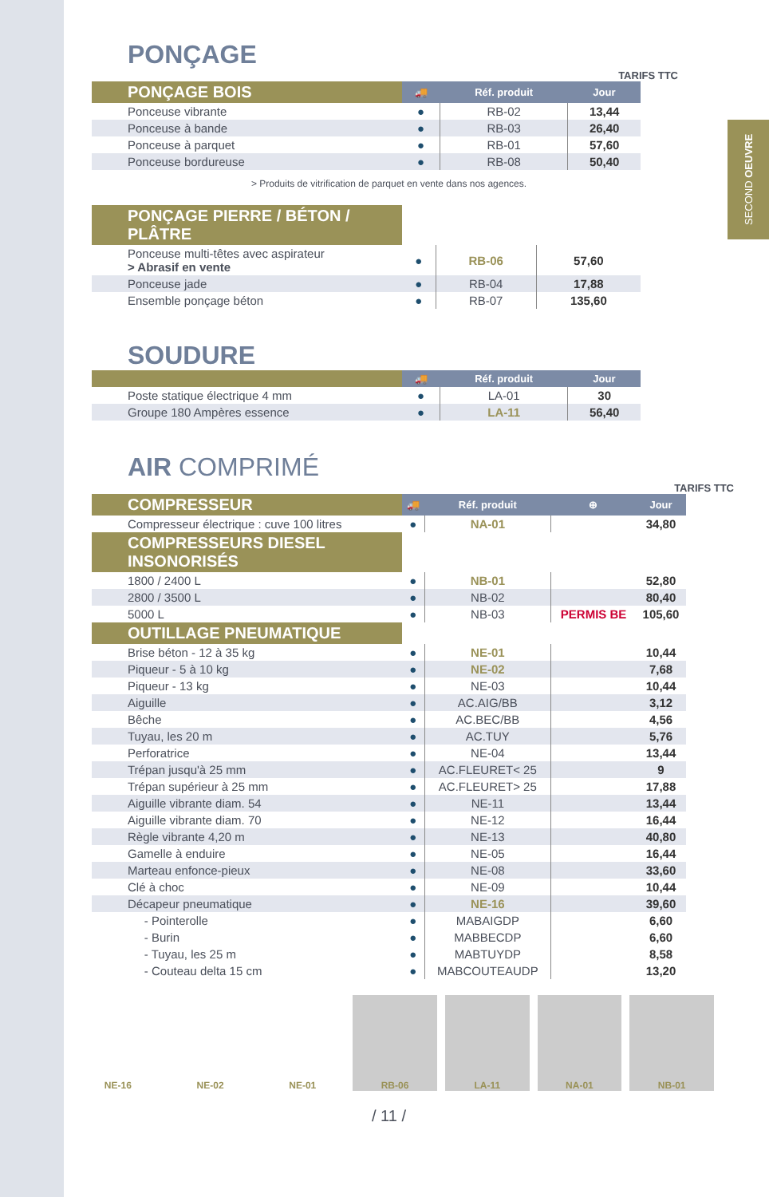SECOND OEUVRE
PONÇAGE
TARIFS TTC
| PONÇAGE BOIS | 🚚 | Réf. produit | Jour |
| --- | --- | --- | --- |
| Ponceuse vibrante | ● | RB-02 | 13,44 |
| Ponceuse à bande | ● | RB-03 | 26,40 |
| Ponceuse à parquet | ● | RB-01 | 57,60 |
| Ponceuse bordureuse | ● | RB-08 | 50,40 |
> Produits de vitrification de parquet en vente dans nos agences.
| PONÇAGE PIERRE / BÉTON / PLÂTRE | | | |
| Ponceuse multi-têtes avec aspirateur > Abrasif en vente | ● | RB-06 | 57,60 |
| Ponceuse jade | ● | RB-04 | 17,88 |
| Ensemble ponçage béton | ● | RB-07 | 135,60 |
SOUDURE
| | 🚚 | Réf. produit | Jour |
| --- | --- | --- | --- |
| Poste statique électrique 4 mm | ● | LA-01 | 30 |
| Groupe 180 Ampères essence | ● | LA-11 | 56,40 |
AIR COMPRIMÉ
TARIFS TTC
| COMPRESSEUR | 🚚 | Réf. produit | ⊕ | Jour |
| --- | --- | --- | --- | --- |
| Compresseur électrique : cuve 100 litres | ● | NA-01 | | 34,80 |
| COMPRESSEURS DIESEL INSONORISÉS | | | | |
| 1800 / 2400 L | ● | NB-01 | | 52,80 |
| 2800 / 3500 L | ● | NB-02 | | 80,40 |
| 5000 L | ● | NB-03 | PERMIS BE | 105,60 |
| OUTILLAGE PNEUMATIQUE | | | | |
| Brise béton - 12 à 35 kg | ● | NE-01 | | 10,44 |
| Piqueur - 5 à 10 kg | ● | NE-02 | | 7,68 |
| Piqueur - 13 kg | ● | NE-03 | | 10,44 |
| Aiguille | ● | AC.AIG/BB | | 3,12 |
| Bêche | ● | AC.BEC/BB | | 4,56 |
| Tuyau, les 20 m | ● | AC.TUY | | 5,76 |
| Perforatrice | ● | NE-04 | | 13,44 |
| Trépan jusqu'à 25 mm | ● | AC.FLEURET< 25 | | 9 |
| Trépan supérieur à 25 mm | ● | AC.FLEURET> 25 | | 17,88 |
| Aiguille vibrante diam. 54 | ● | NE-11 | | 13,44 |
| Aiguille vibrante diam. 70 | ● | NE-12 | | 16,44 |
| Règle vibrante 4,20 m | ● | NE-13 | | 40,80 |
| Gamelle à enduire | ● | NE-05 | | 16,44 |
| Marteau enfonce-pieux | ● | NE-08 | | 33,60 |
| Clé à choc | ● | NE-09 | | 10,44 |
| Décapeur pneumatique | ● | NE-16 | | 39,60 |
| - Pointerolle | ● | MABAIGDP | | 6,60 |
| - Burin | ● | MABBECDP | | 6,60 |
| - Tuyau, les 25 m | ● | MABTUYDP | | 8,58 |
| - Couteau delta 15 cm | ● | MABCOUTEAUDP | | 13,20 |
NE-16 NE-02 NE-01 RB-06 LA-11 NA-01 NB-01
/ 11 /